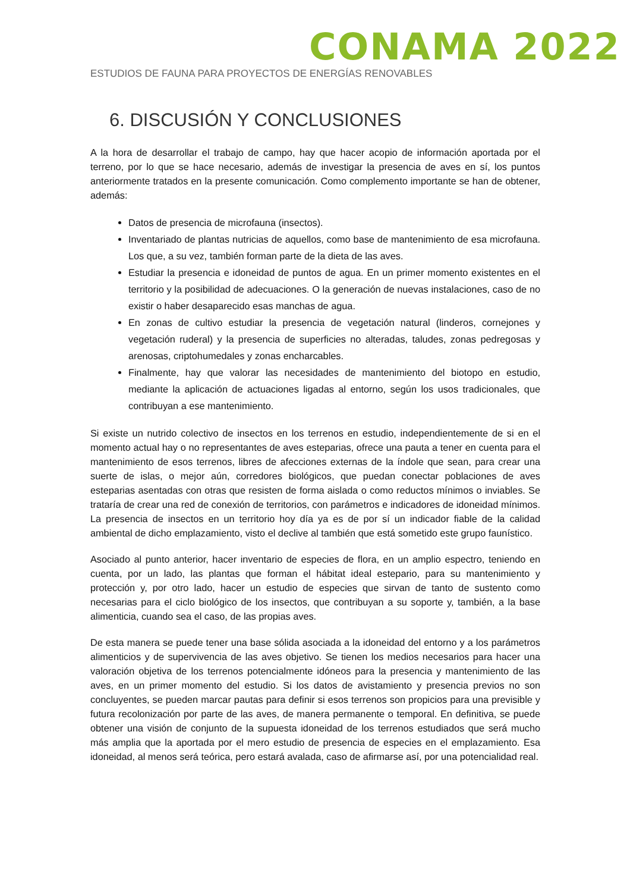CONAMA 2022
ESTUDIOS DE FAUNA PARA PROYECTOS DE ENERGÍAS RENOVABLES
6. DISCUSIÓN Y CONCLUSIONES
A la hora de desarrollar el trabajo de campo, hay que hacer acopio de información aportada por el terreno, por lo que se hace necesario, además de investigar la presencia de aves en sí, los puntos anteriormente tratados en la presente comunicación. Como complemento importante se han de obtener, además:
Datos de presencia de microfauna (insectos).
Inventariado de plantas nutricias de aquellos, como base de mantenimiento de esa microfauna. Los que, a su vez, también forman parte de la dieta de las aves.
Estudiar la presencia e idoneidad de puntos de agua. En un primer momento existentes en el territorio y la posibilidad de adecuaciones. O la generación de nuevas instalaciones, caso de no existir o haber desaparecido esas manchas de agua.
En zonas de cultivo estudiar la presencia de vegetación natural (linderos, cornejones y vegetación ruderal) y la presencia de superficies no alteradas, taludes, zonas pedregosas y arenosas, criptohumedales y zonas encharcables.
Finalmente, hay que valorar las necesidades de mantenimiento del biotopo en estudio, mediante la aplicación de actuaciones ligadas al entorno, según los usos tradicionales, que contribuyan a ese mantenimiento.
Si existe un nutrido colectivo de insectos en los terrenos en estudio, independientemente de si en el momento actual hay o no representantes de aves esteparias, ofrece una pauta a tener en cuenta para el mantenimiento de esos terrenos, libres de afecciones externas de la índole que sean, para crear una suerte de islas, o mejor aún, corredores biológicos, que puedan conectar poblaciones de aves esteparias asentadas con otras que resisten de forma aislada o como reductos mínimos o inviables. Se trataría de crear una red de conexión de territorios, con parámetros e indicadores de idoneidad mínimos. La presencia de insectos en un territorio hoy día ya es de por sí un indicador fiable de la calidad ambiental de dicho emplazamiento, visto el declive al también que está sometido este grupo faunístico.
Asociado al punto anterior, hacer inventario de especies de flora, en un amplio espectro, teniendo en cuenta, por un lado, las plantas que forman el hábitat ideal estepario, para su mantenimiento y protección y, por otro lado, hacer un estudio de especies que sirvan de tanto de sustento como necesarias para el ciclo biológico de los insectos, que contribuyan a su soporte y, también, a la base alimenticia, cuando sea el caso, de las propias aves.
De esta manera se puede tener una base sólida asociada a la idoneidad del entorno y a los parámetros alimenticios y de supervivencia de las aves objetivo. Se tienen los medios necesarios para hacer una valoración objetiva de los terrenos potencialmente idóneos para la presencia y mantenimiento de las aves, en un primer momento del estudio. Si los datos de avistamiento y presencia previos no son concluyentes, se pueden marcar pautas para definir si esos terrenos son propicios para una previsible y futura recolonización por parte de las aves, de manera permanente o temporal. En definitiva, se puede obtener una visión de conjunto de la supuesta idoneidad de los terrenos estudiados que será mucho más amplia que la aportada por el mero estudio de presencia de especies en el emplazamiento. Esa idoneidad, al menos será teórica, pero estará avalada, caso de afirmarse así, por una potencialidad real.